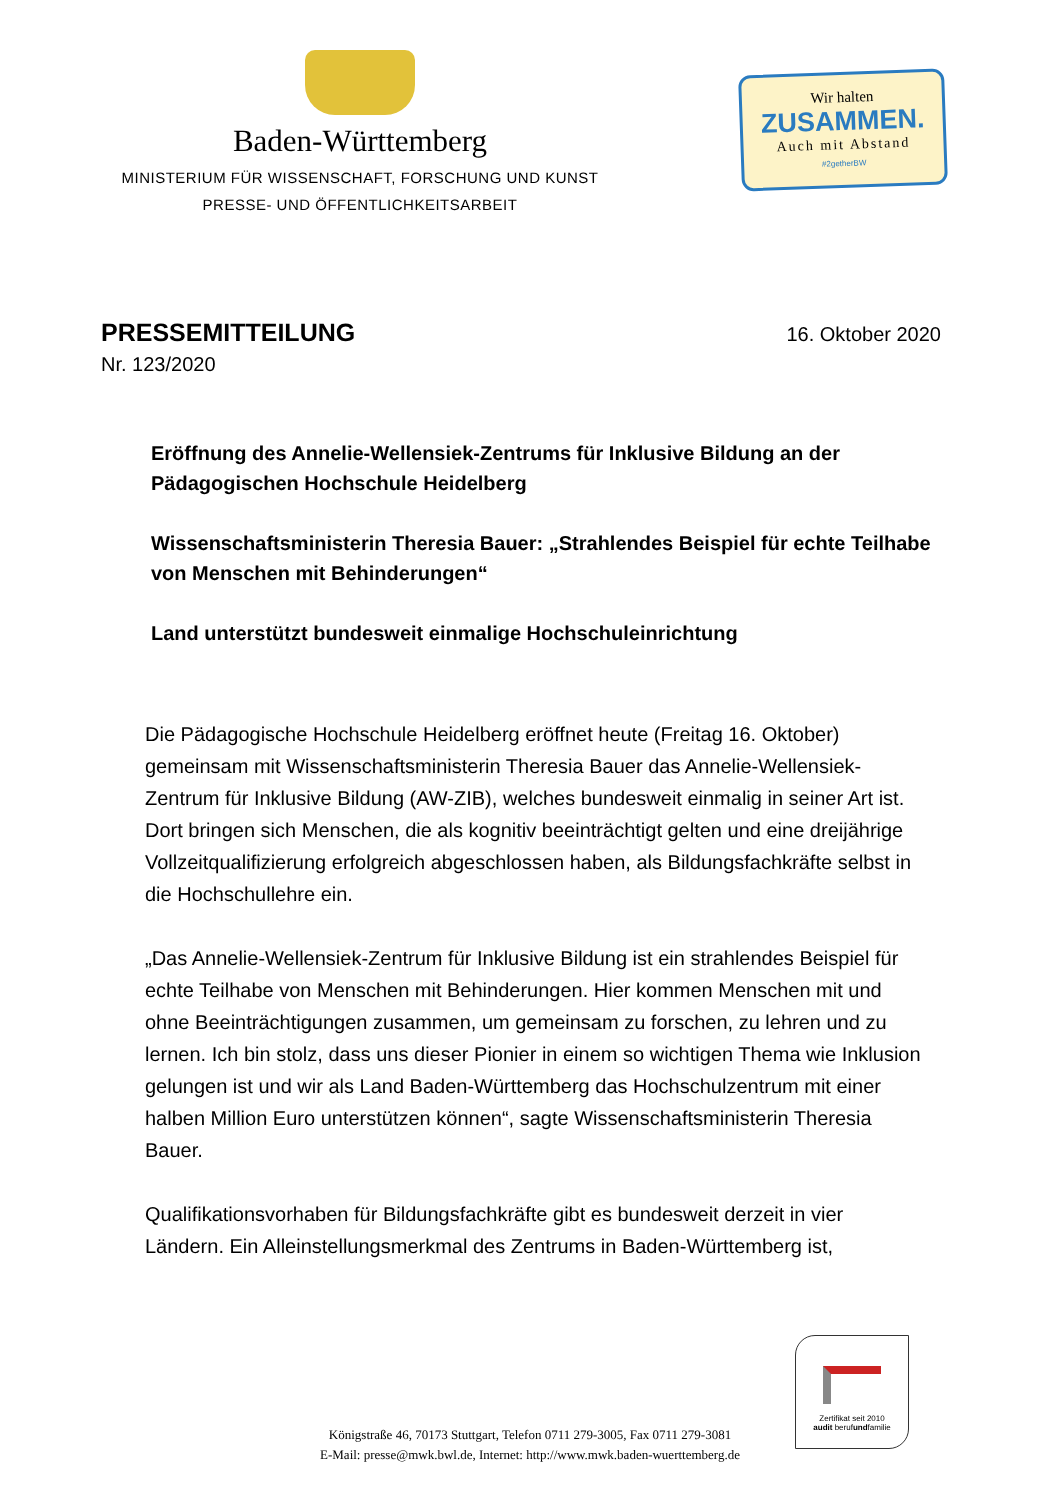Baden-Württemberg
MINISTERIUM FÜR WISSENSCHAFT, FORSCHUNG UND KUNST
PRESSE- UND ÖFFENTLICHKEITSARBEIT
Wir halten
ZUSAMMEN.
Auch mit Abstand
#2getherBW
PRESSEMITTEILUNG
16. Oktober 2020
Nr. 123/2020
Eröffnung des Annelie-Wellensiek-Zentrums für Inklusive Bildung an der Pädagogischen Hochschule Heidelberg
Wissenschaftsministerin Theresia Bauer: „Strahlendes Beispiel für echte Teilhabe von Menschen mit Behinderungen“
Land unterstützt bundesweit einmalige Hochschuleinrichtung
Die Pädagogische Hochschule Heidelberg eröffnet heute (Freitag 16. Oktober) gemeinsam mit Wissenschaftsministerin Theresia Bauer das Annelie-Wellensiek-Zentrum für Inklusive Bildung (AW-ZIB), welches bundesweit einmalig in seiner Art ist. Dort bringen sich Menschen, die als kognitiv beeinträchtigt gelten und eine dreijährige Vollzeitqualifizierung erfolgreich abgeschlossen haben, als Bildungsfachkräfte selbst in die Hochschullehre ein.
„Das Annelie-Wellensiek-Zentrum für Inklusive Bildung ist ein strahlendes Beispiel für echte Teilhabe von Menschen mit Behinderungen. Hier kommen Menschen mit und ohne Beeinträchtigungen zusammen, um gemeinsam zu forschen, zu lehren und zu lernen. Ich bin stolz, dass uns dieser Pionier in einem so wichtigen Thema wie Inklusion gelungen ist und wir als Land Baden-Württemberg das Hochschulzentrum mit einer halben Million Euro unterstützen können“, sagte Wissenschaftsministerin Theresia Bauer.
Qualifikationsvorhaben für Bildungsfachkräfte gibt es bundesweit derzeit in vier Ländern. Ein Alleinstellungsmerkmal des Zentrums in Baden-Württemberg ist,
Königstraße 46, 70173 Stuttgart, Telefon 0711 279-3005, Fax 0711 279-3081
E-Mail: presse@mwk.bwl.de, Internet: http://www.mwk.baden-wuerttemberg.de
Zertifikat seit 2010
audit berufundfamilie